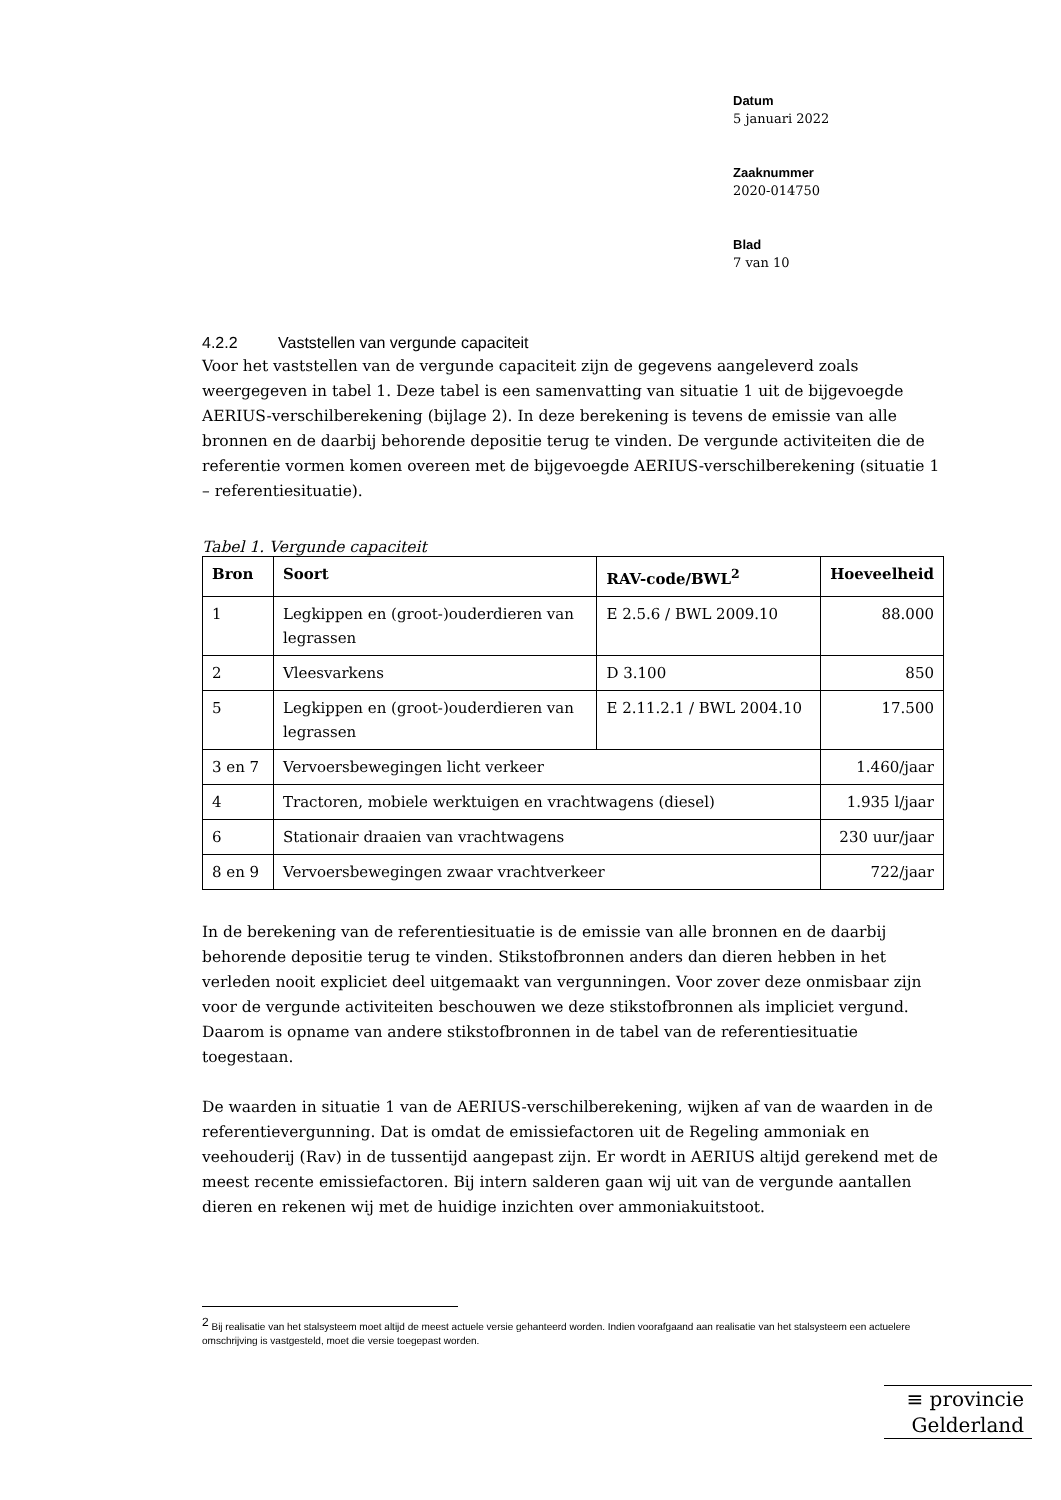Datum
5 januari 2022
Zaaknummer
2020-014750
Blad
7 van 10
4.2.2 Vaststellen van vergunde capaciteit
Voor het vaststellen van de vergunde capaciteit zijn de gegevens aangeleverd zoals weergegeven in tabel 1. Deze tabel is een samenvatting van situatie 1 uit de bijgevoegde AERIUS-verschilberekening (bijlage 2). In deze berekening is tevens de emissie van alle bronnen en de daarbij behorende depositie terug te vinden. De vergunde activiteiten die de referentie vormen komen overeen met de bijgevoegde AERIUS-verschilberekening (situatie 1 – referentiesituatie).
Tabel 1. Vergunde capaciteit
| Bron | Soort | RAV-code/BWL<sup>2</sup> | Hoeveelheid |
| --- | --- | --- | --- |
| 1 | Legkippen en (groot-)ouderdieren van legrassen | E 2.5.6 / BWL 2009.10 | 88.000 |
| 2 | Vleesvarkens | D 3.100 | 850 |
| 5 | Legkippen en (groot-)ouderdieren van legrassen | E 2.11.2.1 / BWL 2004.10 | 17.500 |
| 3 en 7 | Vervoersbewegingen licht verkeer | | 1.460/jaar |
| 4 | Tractoren, mobiele werktuigen en vrachtwagens (diesel) | | 1.935 l/jaar |
| 6 | Stationair draaien van vrachtwagens | | 230 uur/jaar |
| 8 en 9 | Vervoersbewegingen zwaar vrachtverkeer | | 722/jaar |
In de berekening van de referentiesituatie is de emissie van alle bronnen en de daarbij behorende depositie terug te vinden. Stikstofbronnen anders dan dieren hebben in het verleden nooit expliciet deel uitgemaakt van vergunningen. Voor zover deze onmisbaar zijn voor de vergunde activiteiten beschouwen we deze stikstofbronnen als impliciet vergund. Daarom is opname van andere stikstofbronnen in de tabel van de referentiesituatie toegestaan.
De waarden in situatie 1 van de AERIUS-verschilberekening, wijken af van de waarden in de referentievergunning. Dat is omdat de emissiefactoren uit de Regeling ammoniak en veehouderij (Rav) in de tussentijd aangepast zijn. Er wordt in AERIUS altijd gerekend met de meest recente emissiefactoren. Bij intern salderen gaan wij uit van de vergunde aantallen dieren en rekenen wij met de huidige inzichten over ammoniakuitstoot.
<sup>2</sup> Bij realisatie van het stalsysteem moet altijd de meest actuele versie gehanteerd worden. Indien voorafgaand aan realisatie van het stalsysteem een actuelere omschrijving is vastgesteld, moet die versie toegepast worden.
≡ provincie
Gelderland